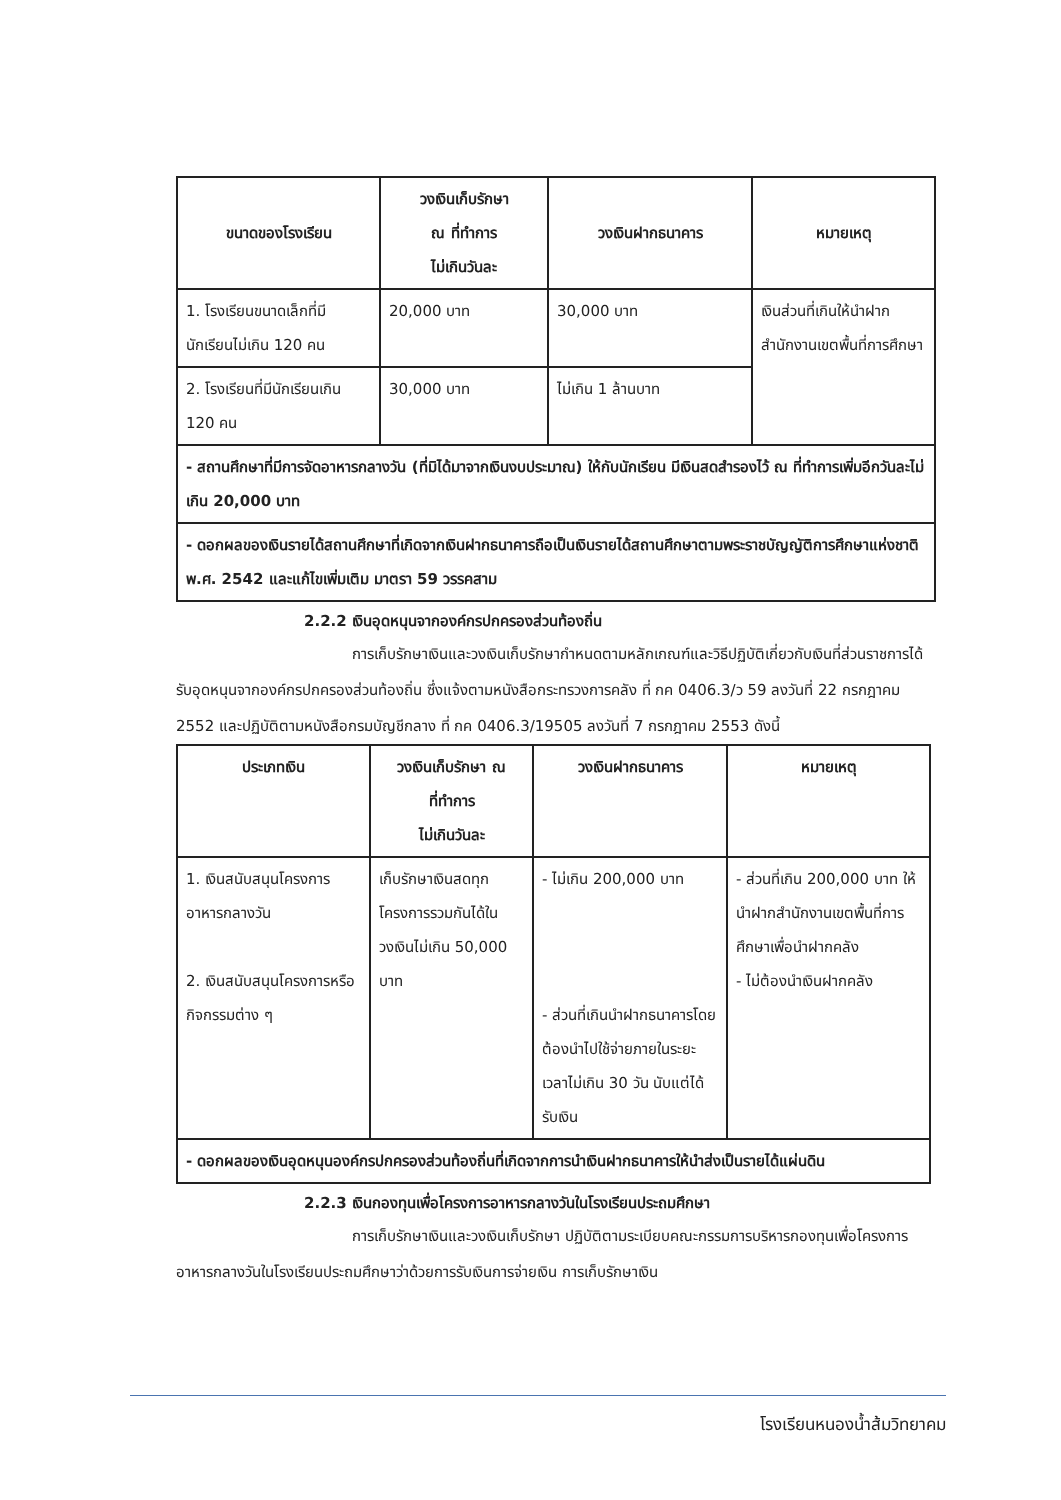| ขนาดของโรงเรียน | วงเงินเก็บรักษา ณ ที่ทำการ ไม่เกินวันละ | วงเงินฝากธนาคาร | หมายเหตุ |
| --- | --- | --- | --- |
| 1. โรงเรียนขนาดเล็กที่มีนักเรียนไม่เกิน 120 คน | 20,000 บาท | 30,000 บาท | เงินส่วนที่เกินให้นำฝากสำนักงานเขตพื้นที่การศึกษา |
| 2. โรงเรียนที่มีนักเรียนเกิน 120 คน | 30,000 บาท | ไม่เกิน 1 ล้านบาท | |
| - สถานศึกษาที่มีการจัดอาหารกลางวัน (ที่มิได้มาจากเงินงบประมาณ) ให้กับนักเรียน มีเงินสดสำรองไว้ ณ ที่ทำการเพิ่มอีกวันละไม่เกิน 20,000 บาท | | | |
| - ดอกผลของเงินรายได้สถานศึกษาที่เกิดจากเงินฝากธนาคารถือเป็นเงินรายได้สถานศึกษาตามพระราชบัญญัติการศึกษาแห่งชาติ พ.ศ. 2542 และแก้ไขเพิ่มเติม มาตรา 59 วรรคสาม | | | |
2.2.2 เงินอุดหนุนจากองค์กรปกครองส่วนท้องถิ่น
การเก็บรักษาเงินและวงเงินเก็บรักษากำหนดตามหลักเกณฑ์และวิธีปฏิบัติเกี่ยวกับเงินที่ส่วนราชการได้รับอุดหนุนจากองค์กรปกครองส่วนท้องถิ่น ซึ่งแจ้งตามหนังสือกระทรวงการคลัง ที่ กค 0406.3/ว 59 ลงวันที่ 22 กรกฎาคม 2552 และปฏิบัติตามหนังสือกรมบัญชีกลาง ที่ กค 0406.3/19505 ลงวันที่ 7 กรกฎาคม 2553 ดังนี้
| ประเภทเงิน | วงเงินเก็บรักษา ณ ที่ทำการ ไม่เกินวันละ | วงเงินฝากธนาคาร | หมายเหตุ |
| --- | --- | --- | --- |
| 1. เงินสนับสนุนโครงการอาหารกลางวัน 2. เงินสนับสนุนโครงการหรือกิจกรรมต่าง ๆ | เก็บรักษาเงินสดทุกโครงการรวมกันได้ในวงเงินไม่เกิน 50,000 บาท | - ไม่เกิน 200,000 บาท - ส่วนที่เกินนำฝากธนาคารโดยต้องนำไปใช้จ่ายภายในระยะเวลาไม่เกิน 30 วัน นับแต่ได้รับเงิน | - ส่วนที่เกิน 200,000 บาท ให้นำฝากสำนักงานเขตพื้นที่การศึกษาเพื่อนำฝากคลัง - ไม่ต้องนำเงินฝากคลัง |
| - ดอกผลของเงินอุดหนุนองค์กรปกครองส่วนท้องถิ่นที่เกิดจากการนำเงินฝากธนาคารให้นำส่งเป็นรายได้แผ่นดิน | | | |
2.2.3 เงินกองทุนเพื่อโครงการอาหารกลางวันในโรงเรียนประถมศึกษา
การเก็บรักษาเงินและวงเงินเก็บรักษา ปฏิบัติตามระเบียบคณะกรรมการบริหารกองทุนเพื่อโครงการอาหารกลางวันในโรงเรียนประถมศึกษาว่าด้วยการรับเงินการจ่ายเงิน การเก็บรักษาเงิน
โรงเรียนหนองน้ำส้มวิทยาคม